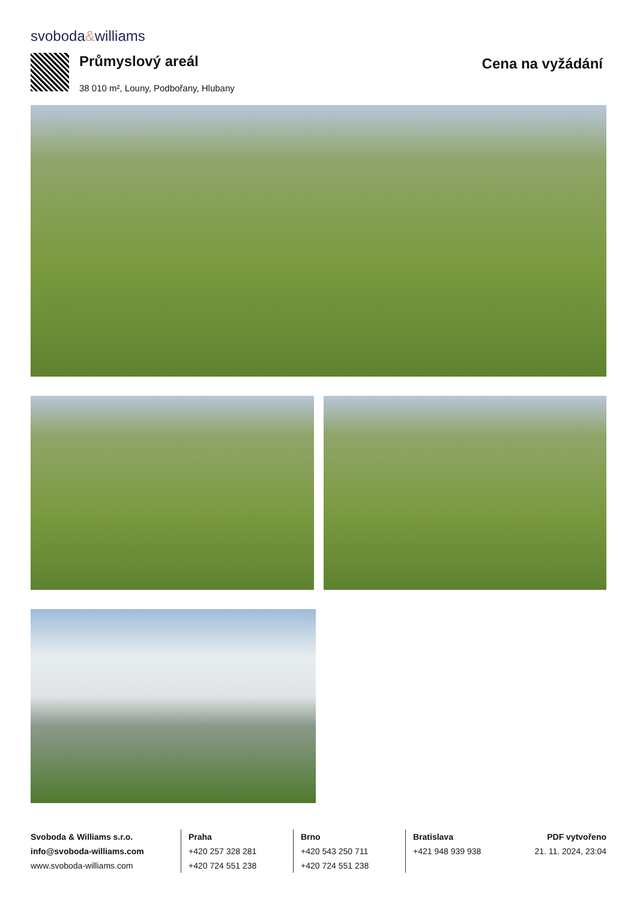svoboda&williams
Průmyslový areál
38 010 m², Louny, Podbořany, Hlubany
Cena na vyžádání
Svoboda & Williams s.r.o.
info@svoboda-williams.com
www.svoboda-williams.com
Praha
+420 257 328 281
+420 724 551 238
Brno
+420 543 250 711
+420 724 551 238
Bratislava
+421 948 939 938
PDF vytvořeno
21. 11. 2024, 23:04